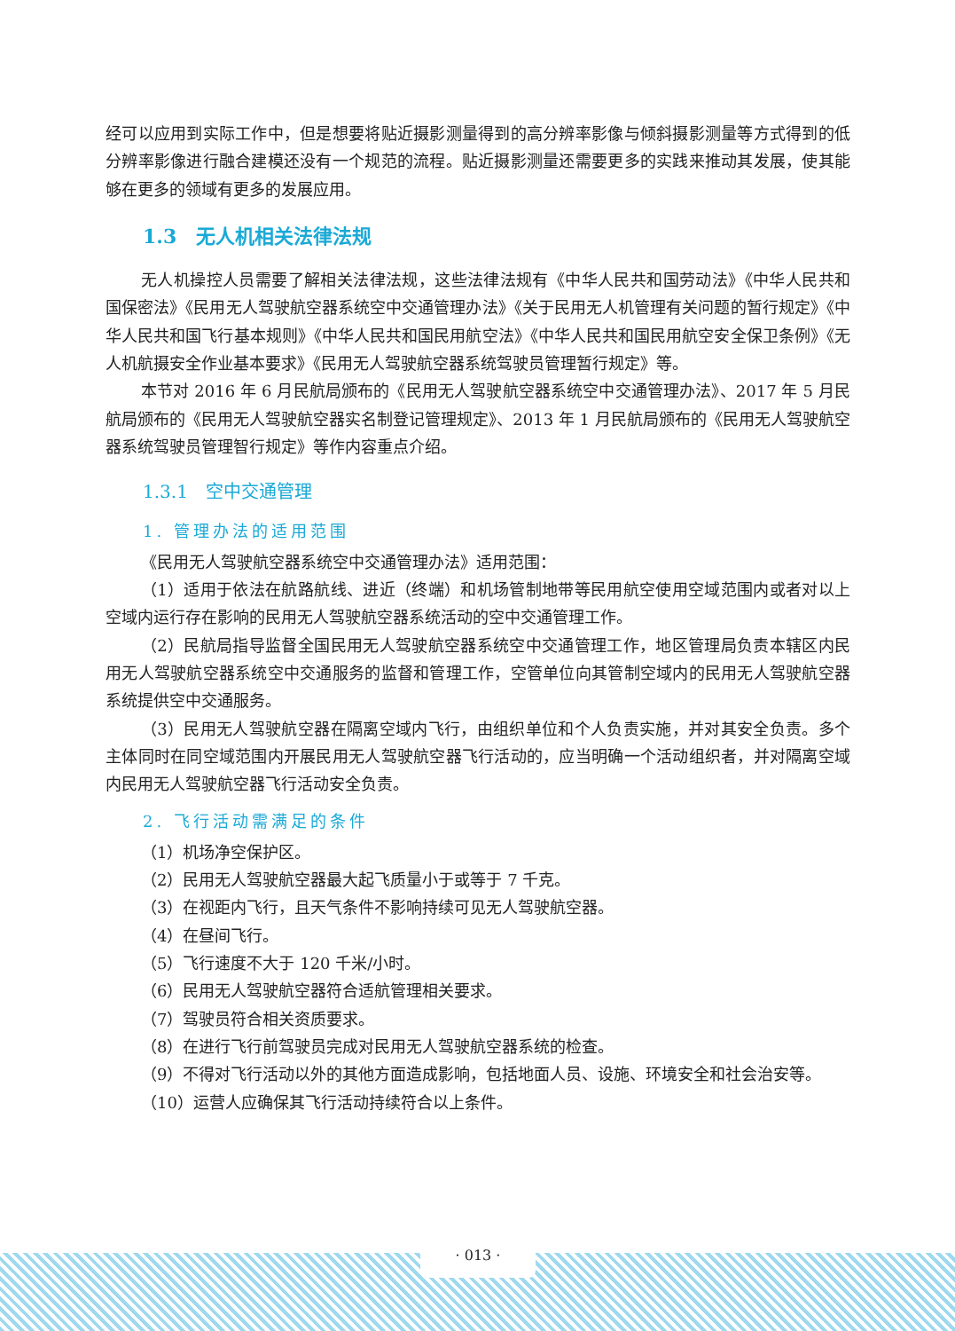经可以应用到实际工作中，但是想要将贴近摄影测量得到的高分辨率影像与倾斜摄影测量等方式得到的低分辨率影像进行融合建模还没有一个规范的流程。贴近摄影测量还需要更多的实践来推动其发展，使其能够在更多的领域有更多的发展应用。
1.3　无人机相关法律法规
无人机操控人员需要了解相关法律法规，这些法律法规有《中华人民共和国劳动法》《中华人民共和国保密法》《民用无人驾驶航空器系统空中交通管理办法》《关于民用无人机管理有关问题的暂行规定》《中华人民共和国飞行基本规则》《中华人民共和国民用航空法》《中华人民共和国民用航空安全保卫条例》《无人机航摄安全作业基本要求》《民用无人驾驶航空器系统驾驶员管理暂行规定》等。
本节对 2016 年 6 月民航局颁布的《民用无人驾驶航空器系统空中交通管理办法》、2017 年 5 月民航局颁布的《民用无人驾驶航空器实名制登记管理规定》、2013 年 1 月民航局颁布的《民用无人驾驶航空器系统驾驶员管理智行规定》等作内容重点介绍。
1.3.1　空中交通管理
1. 管理办法的适用范围
《民用无人驾驶航空器系统空中交通管理办法》适用范围：
（1）适用于依法在航路航线、进近（终端）和机场管制地带等民用航空使用空域范围内或者对以上空域内运行存在影响的民用无人驾驶航空器系统活动的空中交通管理工作。
（2）民航局指导监督全国民用无人驾驶航空器系统空中交通管理工作，地区管理局负责本辖区内民用无人驾驶航空器系统空中交通服务的监督和管理工作，空管单位向其管制空域内的民用无人驾驶航空器系统提供空中交通服务。
（3）民用无人驾驶航空器在隔离空域内飞行，由组织单位和个人负责实施，并对其安全负责。多个主体同时在同空域范围内开展民用无人驾驶航空器飞行活动的，应当明确一个活动组织者，并对隔离空域内民用无人驾驶航空器飞行活动安全负责。
2. 飞行活动需满足的条件
（1）机场净空保护区。
（2）民用无人驾驶航空器最大起飞质量小于或等于 7 千克。
（3）在视距内飞行，且天气条件不影响持续可见无人驾驶航空器。
（4）在昼间飞行。
（5）飞行速度不大于 120 千米/小时。
（6）民用无人驾驶航空器符合适航管理相关要求。
（7）驾驶员符合相关资质要求。
（8）在进行飞行前驾驶员完成对民用无人驾驶航空器系统的检查。
（9）不得对飞行活动以外的其他方面造成影响，包括地面人员、设施、环境安全和社会治安等。
（10）运营人应确保其飞行活动持续符合以上条件。
· 013 ·